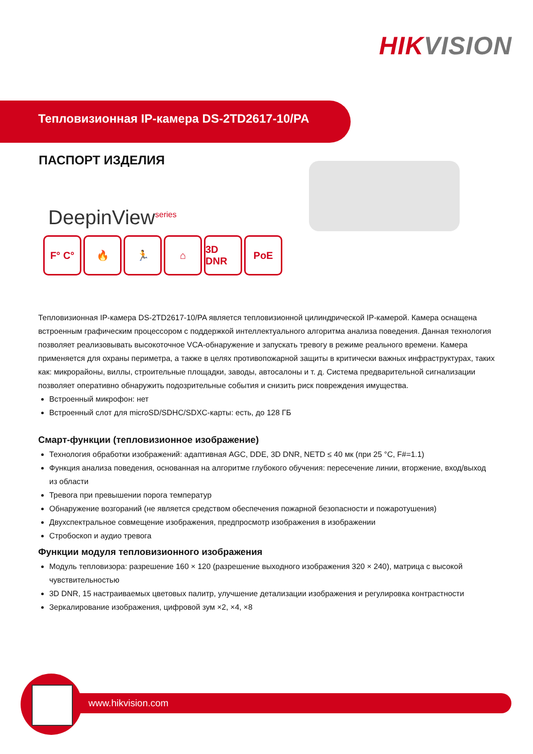HIKVISION
Тепловизионная IP-камера DS-2TD2617-10/PA
ПАСПОРТ ИЗДЕЛИЯ
DeepinView<sup>series</sup>
F° C° 🔥 🏃 ⌂ 3D DNR
PoE
Тепловизионная IP-камера DS-2TD2617-10/PA является тепловизионной цилиндрической IP-камерой. Камера оснащена встроенным графическим процессором с поддержкой интеллектуального алгоритма анализа поведения. Данная технология позволяет реализовывать высокоточное VCA-обнаружение и запускать тревогу в режиме реального времени. Камера применяется для охраны периметра, а также в целях противопожарной защиты в критически важных инфраструктурах, таких как: микрорайоны, виллы, строительные площадки, заводы, автосалоны и т. д. Система предварительной сигнализации позволяет оперативно обнаружить подозрительные события и снизить риск повреждения имущества.
Встроенный микрофон: нет
Встроенный слот для microSD/SDHC/SDXC-карты: есть, до 128 ГБ
Смарт-функции (тепловизионное изображение)
Технология обработки изображений: адаптивная AGC, DDE, 3D DNR, NETD ≤ 40 мк (при 25 °C, F#=1.1)
Функция анализа поведения, основанная на алгоритме глубокого обучения: пересечение линии, вторжение, вход/выход из области
Тревога при превышении порога температур
Обнаружение возгораний (не является средством обеспечения пожарной безопасности и пожаротушения)
Двухспектральное совмещение изображения, предпросмотр изображения в изображении
Стробоскоп и аудио тревога
Функции модуля тепловизионного изображения
Модуль тепловизора: разрешение 160 × 120 (разрешение выходного изображения 320 × 240), матрица с высокой чувствительностью
3D DNR, 15 настраиваемых цветовых палитр, улучшение детализации изображения и регулировка контрастности
Зеркалирование изображения, цифровой зум ×2, ×4, ×8
www.hikvision.com